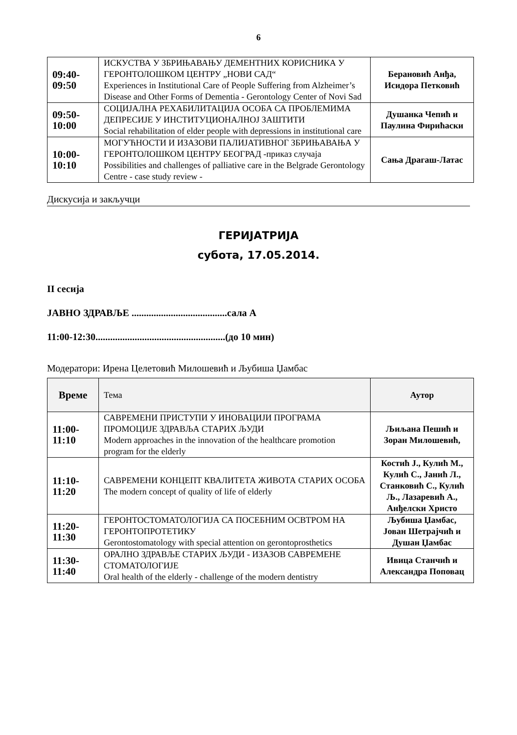6
| 09:40- 09:50 | ИСКУСТВА У ЗБРИЊАВАЊУ ДЕМЕНТНИХ КОРИСНИКА У ГЕРОНТОЛОШКОМ ЦЕНТРУ „НОВИ САД“ Experiences in Institutional Care of People Suffering from Alzheimer’s Disease and Other Forms of Dementia - Gerontology Center of Novi Sad | Берановић Анђа, Исидора Петковић |
| 09:50- 10:00 | СОЦИЈАЛНА РЕХАБИЛИТАЦИЈА ОСОБА СА ПРОБЛЕМИМА ДЕПРЕСИЈЕ У ИНСТИТУЦИОНАЛНОЈ ЗАШТИТИ Social rehabilitation of elder people with depressions in institutional care | Душанка Чепић и Паулина Фирићаски |
| 10:00- 10:10 | МОГУЋНОСТИ И ИЗАЗОВИ ПАЛИЈАТИВНОГ ЗБРИЊАВАЊА У ГЕРОНТОЛОШКОМ ЦЕНТРУ БЕОГРАД -приказ случаја Possibilities and challenges of palliative care in the Belgrade Gerontology Centre - case study review - | Сања Драгаш-Латас |
Дискусија и закључци
ГЕРИЈАТРИЈА
субота, 17.05.2014.
II сесија
ЈАВНО ЗДРАВЉЕ .......................................сала А
11:00-12:30.....................................................(до 10 мин)
Модератори: Ирена Целетовић Милошевић и Љубиша Џамбас
| Време | Тема | Аутор |
| --- | --- | --- |
| 11:00- 11:10 | САВРЕМЕНИ ПРИСТУПИ У ИНОВАЦИЈИ ПРОГРАМА ПРОМОЦИЈЕ ЗДРАВЉА СТАРИХ ЉУДИ Modern approaches in the innovation of the healthcare promotion program for the elderly | Љиљана Пешић и Зоран Милошевић, |
| 11:10- 11:20 | САВРЕМЕНИ КОНЦЕПТ КВАЛИТЕТА ЖИВОТА СТАРИХ ОСОБА The modern concept of quality of life of elderly | Костић Ј., Кулић М., Кулић С., Јанић Л., Станковић С., Кулић Љ., Лазаревић А., Анђелски Христо |
| 11:20- 11:30 | ГЕРОНТОСТОМАТОЛОГИЈА СА ПОСЕБНИМ ОСВТРОМ НА ГЕРОНТОПРОТЕТИКУ Gerontostomatology with special attention on gerontoprosthetics | Љубиша Џамбас, Јован Шетрајчић и Душан Џамбас |
| 11:30- 11:40 | ОРАЛНО ЗДРАВЉЕ СТАРИХ ЉУДИ - ИЗАЗОВ САВРЕМЕНЕ СТОМАТОЛОГИЈЕ Oral health of the elderly - challenge of the modern dentistry | Ивица Станчић и Александра Поповац |